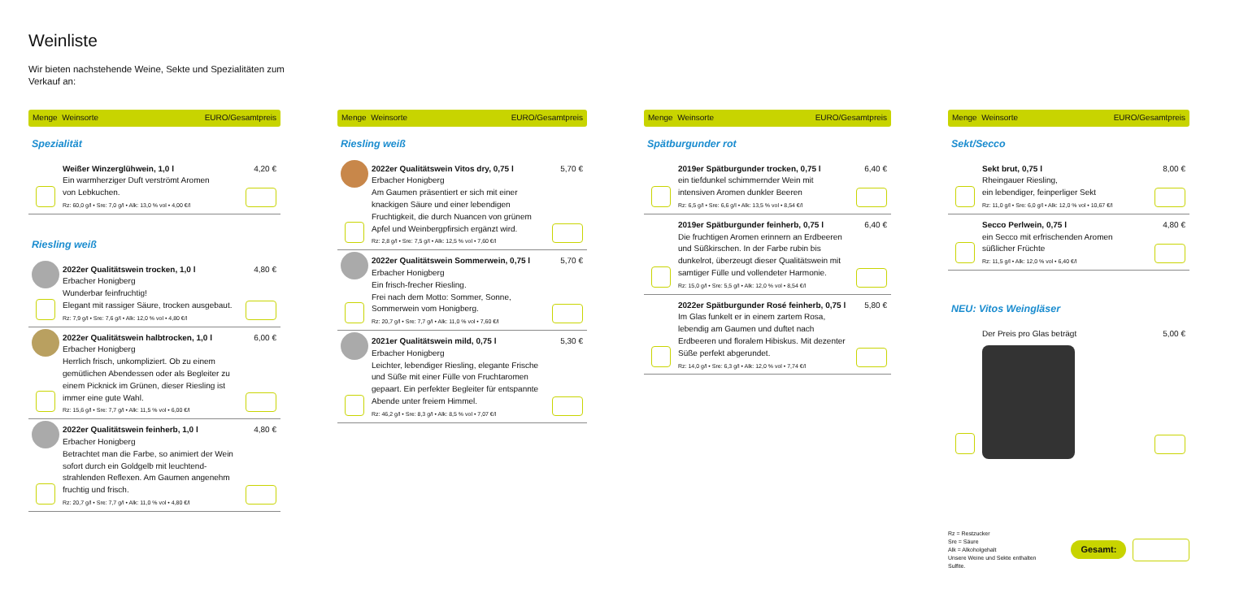Weinliste
Wir bieten nachstehende Weine, Sekte und Spezialitäten zum Verkauf an:
Menge Weinsorte EURO/Gesamtpreis
Spezialität
Weißer Winzerglühwein, 1,0 l
Ein warmherziger Duft verströmt Aromen
von Lebkuchen.
Rz: 60,0 g/l • Sre: 7,0 g/l • Alk: 13,0 % vol • 4,00 €/l
4,20 €
Riesling weiß
2022er Qualitätswein trocken, 1,0 l
Erbacher Honigberg
Wunderbar feinfruchtig!
Elegant mit rassiger Säure, trocken ausgebaut.
Rz: 7,9 g/l • Sre: 7,6 g/l • Alk: 12,0 % vol • 4,80 €/l
4,80 €
2022er Qualitätswein halbtrocken, 1,0 l
Erbacher Honigberg
Herrlich frisch, unkompliziert. Ob zu einem gemütlichen Abendessen oder als Begleiter zu einem Picknick im Grünen, dieser Riesling ist immer eine gute Wahl.
Rz: 15,6 g/l • Sre: 7,7 g/l • Alk: 11,5 % vol • 6,00 €/l
6,00 €
2022er Qualitätswein feinherb, 1,0 l
Erbacher Honigberg
Betrachtet man die Farbe, so animiert der Wein sofort durch ein Goldgelb mit leuchtend-strahlenden Reflexen. Am Gaumen angenehm fruchtig und frisch.
Rz: 20,7 g/l • Sre: 7,7 g/l • Alk: 11,0 % vol • 4,80 €/l
4,80 €
Menge Weinsorte EURO/Gesamtpreis
Riesling weiß
2022er Qualitätswein Vitos dry, 0,75 l
Erbacher Honigberg
Am Gaumen präsentiert er sich mit einer knackigen Säure und einer lebendigen Fruchtigkeit, die durch Nuancen von grünem Apfel und Weinbergpfirsich ergänzt wird.
Rz: 2,8 g/l • Sre: 7,5 g/l • Alk: 12,5 % vol • 7,60 €/l
5,70 €
2022er Qualitätswein Sommerwein, 0,75 l
Erbacher Honigberg
Ein frisch-frecher Riesling.
Frei nach dem Motto: Sommer, Sonne, Sommerwein vom Honigberg.
Rz: 20,7 g/l • Sre: 7,7 g/l • Alk: 11,0 % vol • 7,60 €/l
5,70 €
2021er Qualitätswein mild, 0,75 l
Erbacher Honigberg
Leichter, lebendiger Riesling, elegante Frische und Süße mit einer Fülle von Fruchtaromen gepaart. Ein perfekter Begleiter für entspannte Abende unter freiem Himmel.
Rz: 46,2 g/l • Sre: 8,3 g/l • Alk: 8,5 % vol • 7,07 €/l
5,30 €
Menge Weinsorte EURO/Gesamtpreis
Spätburgunder rot
2019er Spätburgunder trocken, 0,75 l
ein tiefdunkel schimmernder Wein mit intensiven Aromen dunkler Beeren
Rz: 6,5 g/l • Sre: 6,6 g/l • Alk: 13,5 % vol • 8,54 €/l
6,40 €
2019er Spätburgunder feinherb, 0,75 l
Die fruchtigen Aromen erinnern an Erdbeeren und Süßkirschen. In der Farbe rubin bis dunkelrot, überzeugt dieser Qualitätswein mit samtiger Fülle und vollendeter Harmonie.
Rz: 15,0 g/l • Sre: 5,5 g/l • Alk: 12,0 % vol • 8,54 €/l
6,40 €
2022er Spätburgunder Rosé feinherb, 0,75 l
Im Glas funkelt er in einem zartem Rosa, lebendig am Gaumen und duftet nach Erdbeeren und floralem Hibiskus. Mit dezenter Süße perfekt abgerundet.
Rz: 14,0 g/l • Sre: 6,3 g/l • Alk: 12,0 % vol • 7,74 €/l
5,80 €
Menge Weinsorte EURO/Gesamtpreis
Sekt/Secco
Sekt brut, 0,75 l
Rheingauer Riesling,
ein lebendiger, feinperliger Sekt
Rz: 11,0 g/l • Sre: 6,0 g/l • Alk: 12,0 % vol • 10,67 €/l
8,00 €
Secco Perlwein, 0,75 l
ein Secco mit erfrischenden Aromen
süßlicher Früchte
Rz: 11,5 g/l • Alk: 12,0 % vol • 6,40 €/l
4,80 €
NEU: Vitos Weingläser
Der Preis pro Glas beträgt 5,00 €
Rz = Restzucker
Sre = Säure
Alk = Alkoholgehalt
Unsere Weine und Sekte enthalten Sulfite.
Gesamt: